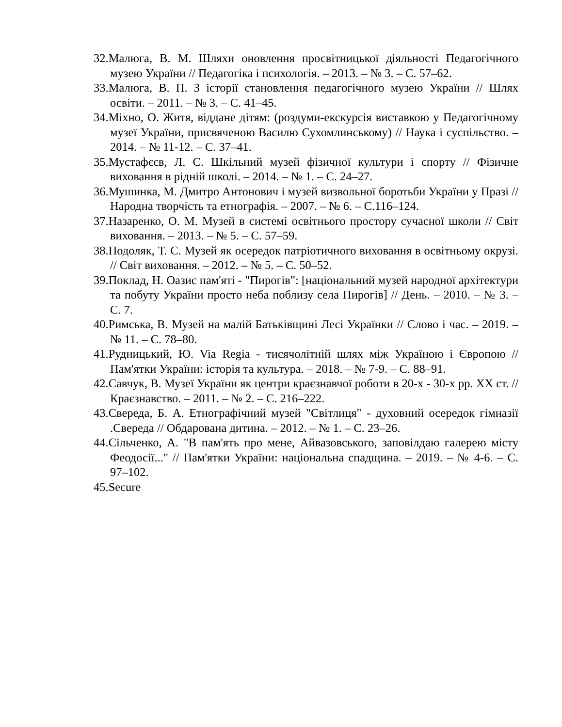32.Малюга, В. М. Шляхи оновлення просвітницької діяльності Педагогічного музею України // Педагогіка і психологія. – 2013. – № 3. – С. 57–62.
33.Малюга, В. П. З історії становлення педагогічного музею України // Шлях освіти. – 2011. – № 3. – С. 41–45.
34.Міхно, О. Житя, віддане дітям: (роздуми-екскурсія виставкою у Педагогічному музеї України, присвяченою Василю Сухомлинському) // Наука і суспільство. – 2014. – № 11-12. – С. 37–41.
35.Мустафєєв, Л. С. Шкільний музей фізичної культури і спорту // Фізичне виховання в рідній школі. – 2014. – № 1. – С. 24–27.
36.Мушинка, М. Дмитро Антонович і музей визвольної боротьби України у Празі // Народна творчість та етнографія. – 2007. – № 6. – С.116–124.
37.Назаренко, О. М. Музей в системі освітнього простору сучасної школи // Світ виховання. – 2013. – № 5. – С. 57–59.
38.Подоляк, Т. С. Музей як осередок патріотичного виховання в освітньому окрузі. // Світ виховання. – 2012. – № 5. – С. 50–52.
39.Поклад, Н. Оазис пам'яті - "Пирогів": [національний музей народної архітектури та побуту України просто неба поблизу села Пирогів] // День. – 2010. – № 3. – С. 7.
40.Римська, В. Музей на малій Батьківщині Лесі Українки // Слово і час. – 2019. – № 11. – С. 78–80.
41.Рудницький, Ю. Via Regia - тисячолітній шлях між Україною і Європою // Пам'ятки України: історія та культура. – 2018. – № 7-9. – С. 88–91.
42.Савчук, В. Музеї України як центри краєзнавчої роботи в 20-х - 30-х рр. XX ст. // Краєзнавство. – 2011. – № 2. – С. 216–222.
43.Свереда, Б. А. Етнографічний музей "Світлиця" - духовний осередок гімназії .Свереда // Обдарована дитина. – 2012. – № 1. – С. 23–26.
44.Сільченко, А. "В пам'ять про мене, Айвазовського, заповілдаю галерею місту Феодосії..." // Пам'ятки України: національна спадщина. – 2019. – № 4-6. – С. 97–102.
45.Securе